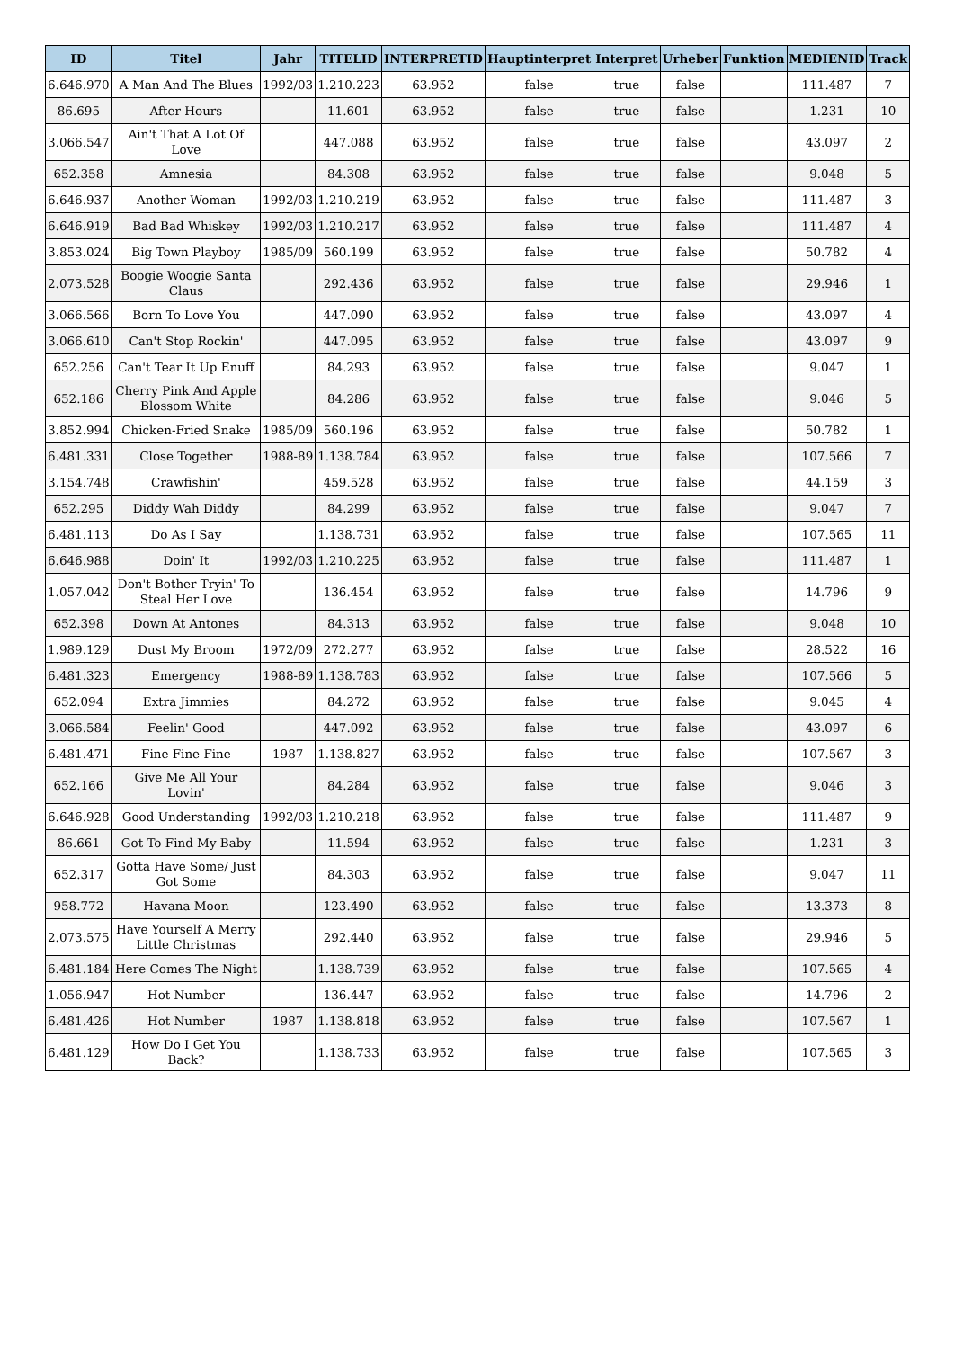| ID | Titel | Jahr | TITELID | INTERPRETID | Hauptinterpret | Interpret | Urheber | Funktion | MEDIENID | Track |
| --- | --- | --- | --- | --- | --- | --- | --- | --- | --- | --- |
| 6.646.970 | A Man And The Blues | 1992/03 | 1.210.223 | 63.952 | false | true | false | | 111.487 | 7 |
| 86.695 | After Hours | | 11.601 | 63.952 | false | true | false | | 1.231 | 10 |
| 3.066.547 | Ain't That A Lot Of Love | | 447.088 | 63.952 | false | true | false | | 43.097 | 2 |
| 652.358 | Amnesia | | 84.308 | 63.952 | false | true | false | | 9.048 | 5 |
| 6.646.937 | Another Woman | 1992/03 | 1.210.219 | 63.952 | false | true | false | | 111.487 | 3 |
| 6.646.919 | Bad Bad Whiskey | 1992/03 | 1.210.217 | 63.952 | false | true | false | | 111.487 | 4 |
| 3.853.024 | Big Town Playboy | 1985/09 | 560.199 | 63.952 | false | true | false | | 50.782 | 4 |
| 2.073.528 | Boogie Woogie Santa Claus | | 292.436 | 63.952 | false | true | false | | 29.946 | 1 |
| 3.066.566 | Born To Love You | | 447.090 | 63.952 | false | true | false | | 43.097 | 4 |
| 3.066.610 | Can't Stop Rockin' | | 447.095 | 63.952 | false | true | false | | 43.097 | 9 |
| 652.256 | Can't Tear It Up Enuff | | 84.293 | 63.952 | false | true | false | | 9.047 | 1 |
| 652.186 | Cherry Pink And Apple Blossom White | | 84.286 | 63.952 | false | true | false | | 9.046 | 5 |
| 3.852.994 | Chicken-Fried Snake | 1985/09 | 560.196 | 63.952 | false | true | false | | 50.782 | 1 |
| 6.481.331 | Close Together | 1988-89 | 1.138.784 | 63.952 | false | true | false | | 107.566 | 7 |
| 3.154.748 | Crawfishin' | | 459.528 | 63.952 | false | true | false | | 44.159 | 3 |
| 652.295 | Diddy Wah Diddy | | 84.299 | 63.952 | false | true | false | | 9.047 | 7 |
| 6.481.113 | Do As I Say | | 1.138.731 | 63.952 | false | true | false | | 107.565 | 11 |
| 6.646.988 | Doin' It | 1992/03 | 1.210.225 | 63.952 | false | true | false | | 111.487 | 1 |
| 1.057.042 | Don't Bother Tryin' To Steal Her Love | | 136.454 | 63.952 | false | true | false | | 14.796 | 9 |
| 652.398 | Down At Antones | | 84.313 | 63.952 | false | true | false | | 9.048 | 10 |
| 1.989.129 | Dust My Broom | 1972/09 | 272.277 | 63.952 | false | true | false | | 28.522 | 16 |
| 6.481.323 | Emergency | 1988-89 | 1.138.783 | 63.952 | false | true | false | | 107.566 | 5 |
| 652.094 | Extra Jimmies | | 84.272 | 63.952 | false | true | false | | 9.045 | 4 |
| 3.066.584 | Feelin' Good | | 447.092 | 63.952 | false | true | false | | 43.097 | 6 |
| 6.481.471 | Fine Fine Fine | 1987 | 1.138.827 | 63.952 | false | true | false | | 107.567 | 3 |
| 652.166 | Give Me All Your Lovin' | | 84.284 | 63.952 | false | true | false | | 9.046 | 3 |
| 6.646.928 | Good Understanding | 1992/03 | 1.210.218 | 63.952 | false | true | false | | 111.487 | 9 |
| 86.661 | Got To Find My Baby | | 11.594 | 63.952 | false | true | false | | 1.231 | 3 |
| 652.317 | Gotta Have Some/ Just Got Some | | 84.303 | 63.952 | false | true | false | | 9.047 | 11 |
| 958.772 | Havana Moon | | 123.490 | 63.952 | false | true | false | | 13.373 | 8 |
| 2.073.575 | Have Yourself A Merry Little Christmas | | 292.440 | 63.952 | false | true | false | | 29.946 | 5 |
| 6.481.184 | Here Comes The Night | | 1.138.739 | 63.952 | false | true | false | | 107.565 | 4 |
| 1.056.947 | Hot Number | | 136.447 | 63.952 | false | true | false | | 14.796 | 2 |
| 6.481.426 | Hot Number | 1987 | 1.138.818 | 63.952 | false | true | false | | 107.567 | 1 |
| 6.481.129 | How Do I Get You Back? | | 1.138.733 | 63.952 | false | true | false | | 107.565 | 3 |